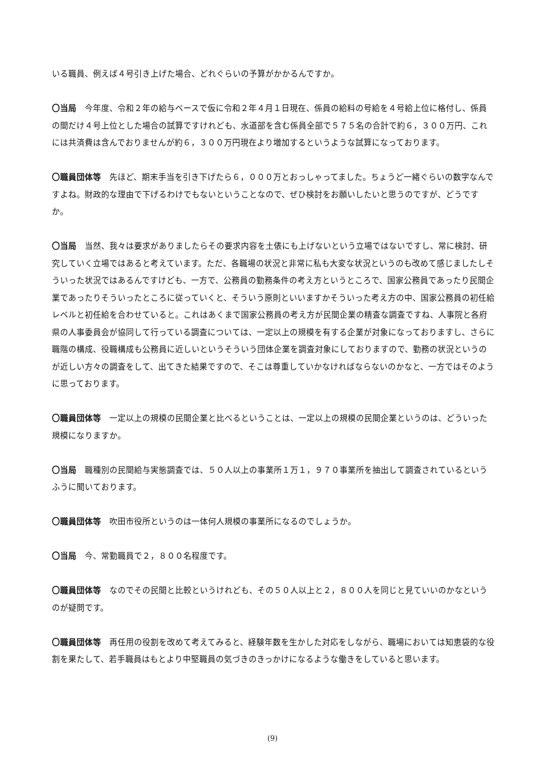いる職員、例えば４号引き上げた場合、どれぐらいの予算がかかるんですか。
〇当局　今年度、令和２年の給与ベースで仮に令和２年４月１日現在、係員の給料の号給を４号給上位に格付し、係員の間だけ４号上位とした場合の試算ですけれども、水道部を含む係員全部で５７５名の合計で約６，３００万円、これには共済費は含んでおりませんが約６，３００万円現在より増加するというような試算になっております。
〇職員団体等　先ほど、期末手当を引き下げたら６，０００万とおっしゃってました。ちょうど一緒ぐらいの数字なんですよね。財政的な理由で下げるわけでもないということなので、ぜひ検討をお願いしたいと思うのですが、どうですか。
〇当局　当然、我々は要求がありましたらその要求内容を土俵にも上げないという立場ではないですし、常に検討、研究していく立場ではあると考えています。ただ、各職場の状況と非常に私も大変な状況というのも改めて感じましたしそういった状況ではあるんですけども、一方で、公務員の勤務条件の考え方というところで、国家公務員であったり民間企業であったりそういったところに従っていくと、そういう原則といいますかそういった考え方の中、国家公務員の初任給レベルと初任給を合わせていると。これはあくまで国家公務員の考え方が民間企業の精査な調査ですね、人事院と各府県の人事委員会が協同して行っている調査については、一定以上の規模を有する企業が対象になっておりますし、さらに職階の構成、役職構成も公務員に近しいというそういう団体企業を調査対象にしておりますので、勤務の状況というのが近しい方々の調査をして、出てきた結果ですので、そこは尊重していかなければならないのかなと、一方ではそのように思っております。
〇職員団体等　一定以上の規模の民間企業と比べるということは、一定以上の規模の民間企業というのは、どういった規模になりますか。
〇当局　職種別の民間給与実態調査では、５０人以上の事業所１万１，９７０事業所を抽出して調査されているというふうに聞いております。
〇職員団体等　吹田市役所というのは一体何人規模の事業所になるのでしょうか。
〇当局　今、常勤職員で２，８００名程度です。
〇職員団体等　なのでその民間と比較というけれども、その５０人以上と２，８００人を同じと見ていいのかなというのが疑問です。
〇職員団体等　再任用の役割を改めて考えてみると、経験年数を生かした対応をしながら、職場においては知恵袋的な役割を果たして、若手職員はもとより中堅職員の気づきのきっかけになるような働きをしていると思います。
(9)